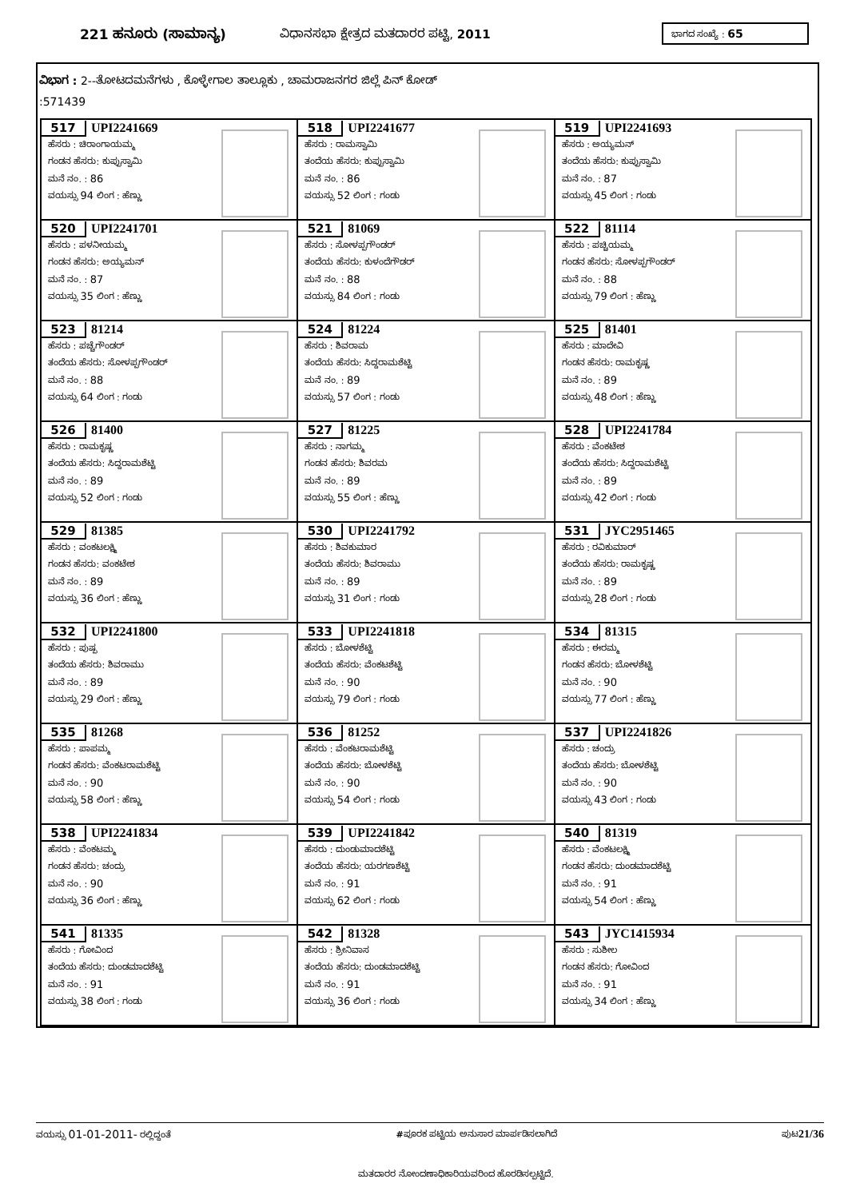221 ಹನೂರು (ಸಾಮಾನ್ಯ) ವಿಧಾನಸಭಾ ಕ್ಷೇತ್ರದ ಮತದಾರರ ಪಟ್ಟಿ, 2011 ಭಾಗದ ಸಂಖ್ಯೆ : 65
ವಿಭಾಗ : 2--ತೋಟದಮನೆಗಳು , ಕೊಳ್ಳೇಗಾಲ ತಾಲ್ಲೂಕು , ಚಾಮರಾಜನಗರ ಜಿಲ್ಲೆ ಪಿನ್ ಕೋಡ್
:571439
| 517 UPI2241669 ಹೆಸರು : ಚಿರಾಂಗಾಯಮ್ಮ ಗಂಡನ ಹೆಸರು: ಕುಪ್ಪುಸ್ವಾಮಿ ಮನೆ ನಂ. : 86 ವಯಸ್ಸು 94 ಲಿಂಗ : ಹೆಣ್ಣು | 518 UPI2241677 ಹೆಸರು : ರಾಮಸ್ವಾಮಿ ತಂದೆಯ ಹೆಸರು: ಕುಪ್ಪುಸ್ವಾಮಿ ಮನೆ ನಂ. : 86 ವಯಸ್ಸು 52 ಲಿಂಗ : ಗಂಡು | 519 UPI2241693 ಹೆಸರು : ಅಯ್ಯಮನ್ ತಂದೆಯ ಹೆಸರು: ಕುಪ್ಪುಸ್ವಾಮಿ ಮನೆ ನಂ. : 87 ವಯಸ್ಸು 45 ಲಿಂಗ : ಗಂಡು |
| 520 UPI2241701 ಹೆಸರು : ಪಳನೀಯಮ್ಮ ಗಂಡನ ಹೆಸರು: ಅಯ್ಯಮನ್ ಮನೆ ನಂ. : 87 ವಯಸ್ಸು 35 ಲಿಂಗ : ಹೆಣ್ಣು | 521 81069 ಹೆಸರು : ಸೋಳಪ್ಪಗೌಂಡರ್ ತಂದೆಯ ಹೆಸರು: ಕುಳಂದೆಗೌಡರ್ ಮನೆ ನಂ. : 88 ವಯಸ್ಸು 84 ಲಿಂಗ : ಗಂಡು | 522 81114 ಹೆಸರು : ಪಚ್ಚಿಯಮ್ಮ ಗಂಡನ ಹೆಸರು: ಸೋಳಪ್ಪಗೌಂಡರ್ ಮನೆ ನಂ. : 88 ವಯಸ್ಸು 79 ಲಿಂಗ : ಹೆಣ್ಣು |
| 523 81214 ಹೆಸರು : ಪಚ್ಚೆಗೌಂಡರ್ ತಂದೆಯ ಹೆಸರು: ಸೋಳಪ್ಪಗೌಂಡರ್ ಮನೆ ನಂ. : 88 ವಯಸ್ಸು 64 ಲಿಂಗ : ಗಂಡು | 524 81224 ಹೆಸರು : ಶಿವರಾಮ ತಂದೆಯ ಹೆಸರು: ಸಿದ್ದರಾಮಶೆಟ್ಟಿ ಮನೆ ನಂ. : 89 ವಯಸ್ಸು 57 ಲಿಂಗ : ಗಂಡು | 525 81401 ಹೆಸರು : ಮಾದೇವಿ ಗಂಡನ ಹೆಸರು: ರಾಮಕೃಷ್ಣ ಮನೆ ನಂ. : 89 ವಯಸ್ಸು 48 ಲಿಂಗ : ಹೆಣ್ಣು |
| 526 81400 ಹೆಸರು : ರಾಮಕೃಷ್ಣ ತಂದೆಯ ಹೆಸರು: ಸಿದ್ದರಾಮಶೆಟ್ಟಿ ಮನೆ ನಂ. : 89 ವಯಸ್ಸು 52 ಲಿಂಗ : ಗಂಡು | 527 81225 ಹೆಸರು : ನಾಗಮ್ಮ ಗಂಡನ ಹೆಸರು: ಶಿವರಮ ಮನೆ ನಂ. : 89 ವಯಸ್ಸು 55 ಲಿಂಗ : ಹೆಣ್ಣು | 528 UPI2241784 ಹೆಸರು : ವೆಂಕಟೇಶ ತಂದೆಯ ಹೆಸರು: ಸಿದ್ದರಾಮಶೆಟ್ಟಿ ಮನೆ ನಂ. : 89 ವಯಸ್ಸು 42 ಲಿಂಗ : ಗಂಡು |
| 529 81385 ಹೆಸರು : ವಂಕಟಲಕ್ಷ್ಮಿ ಗಂಡನ ಹೆಸರು: ವಂಕಟೇಶ ಮನೆ ನಂ. : 89 ವಯಸ್ಸು 36 ಲಿಂಗ : ಹೆಣ್ಣು | 530 UPI2241792 ಹೆಸರು : ಶಿವಕುಮಾರ ತಂದೆಯ ಹೆಸರು: ಶಿವರಾಮು ಮನೆ ನಂ. : 89 ವಯಸ್ಸು 31 ಲಿಂಗ : ಗಂಡು | 531 JYC2951465 ಹೆಸರು : ರವಿಕುಮಾರ್ ತಂದೆಯ ಹೆಸರು: ರಾಮಕೃಷ್ಣ ಮನೆ ನಂ. : 89 ವಯಸ್ಸು 28 ಲಿಂಗ : ಗಂಡು |
| 532 UPI2241800 ಹೆಸರು : ಪುಷ್ಪ ತಂದೆಯ ಹೆಸರು: ಶಿವರಾಮು ಮನೆ ನಂ. : 89 ವಯಸ್ಸು 29 ಲಿಂಗ : ಹೆಣ್ಣು | 533 UPI2241818 ಹೆಸರು : ಬೋಳಶೆಟ್ಟಿ ತಂದೆಯ ಹೆಸರು: ವೆಂಕಟಶೆಟ್ಟಿ ಮನೆ ನಂ. : 90 ವಯಸ್ಸು 79 ಲಿಂಗ : ಗಂಡು | 534 81315 ಹೆಸರು : ಈರಮ್ಮ ಗಂಡನ ಹೆಸರು: ಬೋಳಶೆಟ್ಟಿ ಮನೆ ನಂ. : 90 ವಯಸ್ಸು 77 ಲಿಂಗ : ಹೆಣ್ಣು |
| 535 81268 ಹೆಸರು : ಪಾಪಮ್ಮ ಗಂಡನ ಹೆಸರು: ವೆಂಕಟರಾಮಶೆಟ್ಟಿ ಮನೆ ನಂ. : 90 ವಯಸ್ಸು 58 ಲಿಂಗ : ಹೆಣ್ಣು | 536 81252 ಹೆಸರು : ವೆಂಕಟರಾಮಶೆಟ್ಟಿ ತಂದೆಯ ಹೆಸರು: ಬೋಳಶೆಟ್ಟಿ ಮನೆ ನಂ. : 90 ವಯಸ್ಸು 54 ಲಿಂಗ : ಗಂಡು | 537 UPI2241826 ಹೆಸರು : ಚಂದ್ರು ತಂದೆಯ ಹೆಸರು: ಬೋಳಶೆಟ್ಟಿ ಮನೆ ನಂ. : 90 ವಯಸ್ಸು 43 ಲಿಂಗ : ಗಂಡು |
| 538 UPI2241834 ಹೆಸರು : ವೆಂಕಟಮ್ಮ ಗಂಡನ ಹೆಸರು: ಚಂದ್ರು ಮನೆ ನಂ. : 90 ವಯಸ್ಸು 36 ಲಿಂಗ : ಹೆಣ್ಣು | 539 UPI2241842 ಹೆಸರು : ದುಂಡುಮಾದಶೆಟ್ಟಿ ತಂದೆಯ ಹೆಸರು: ಯರಗಣಶೆಟ್ಟಿ ಮನೆ ನಂ. : 91 ವಯಸ್ಸು 62 ಲಿಂಗ : ಗಂಡು | 540 81319 ಹೆಸರು : ವೆಂಕಟಲಕ್ಷ್ಮಿ ಗಂಡನ ಹೆಸರು: ದುಂಡಮಾದಶೆಟ್ಟಿ ಮನೆ ನಂ. : 91 ವಯಸ್ಸು 54 ಲಿಂಗ : ಹೆಣ್ಣು |
| 541 81335 ಹೆಸರು : ಗೋವಿಂದ ತಂದೆಯ ಹೆಸರು: ದುಂಡಮಾದಶೆಟ್ಟಿ ಮನೆ ನಂ. : 91 ವಯಸ್ಸು 38 ಲಿಂಗ : ಗಂಡು | 542 81328 ಹೆಸರು : ಶ್ರೀನಿವಾಸ ತಂದೆಯ ಹೆಸರು: ದುಂಡಮಾದಶೆಟ್ಟಿ ಮನೆ ನಂ. : 91 ವಯಸ್ಸು 36 ಲಿಂಗ : ಗಂಡು | 543 JYC1415934 ಹೆಸರು : ಸುಶೀಲ ಗಂಡನ ಹೆಸರು: ಗೋವಿಂದ ಮನೆ ನಂ. : 91 ವಯಸ್ಸು 34 ಲಿಂಗ : ಹೆಣ್ಣು |
ವಯಸ್ಸು 01-01-2011- ರಲ್ಲಿದ್ದಂತೆ #ಪೂರಕ ಪಟ್ಟಿಯ ಅನುಸಾರ ಮಾರ್ಪಡಿಸಲಾಗಿದೆ ಪುಟ21/36
ಮತದಾರರ ನೋಂದಣಾಧಿಕಾರಿಯವರಿಂದ ಹೊರಡಿಸಲ್ಪಟ್ಟಿದೆ.